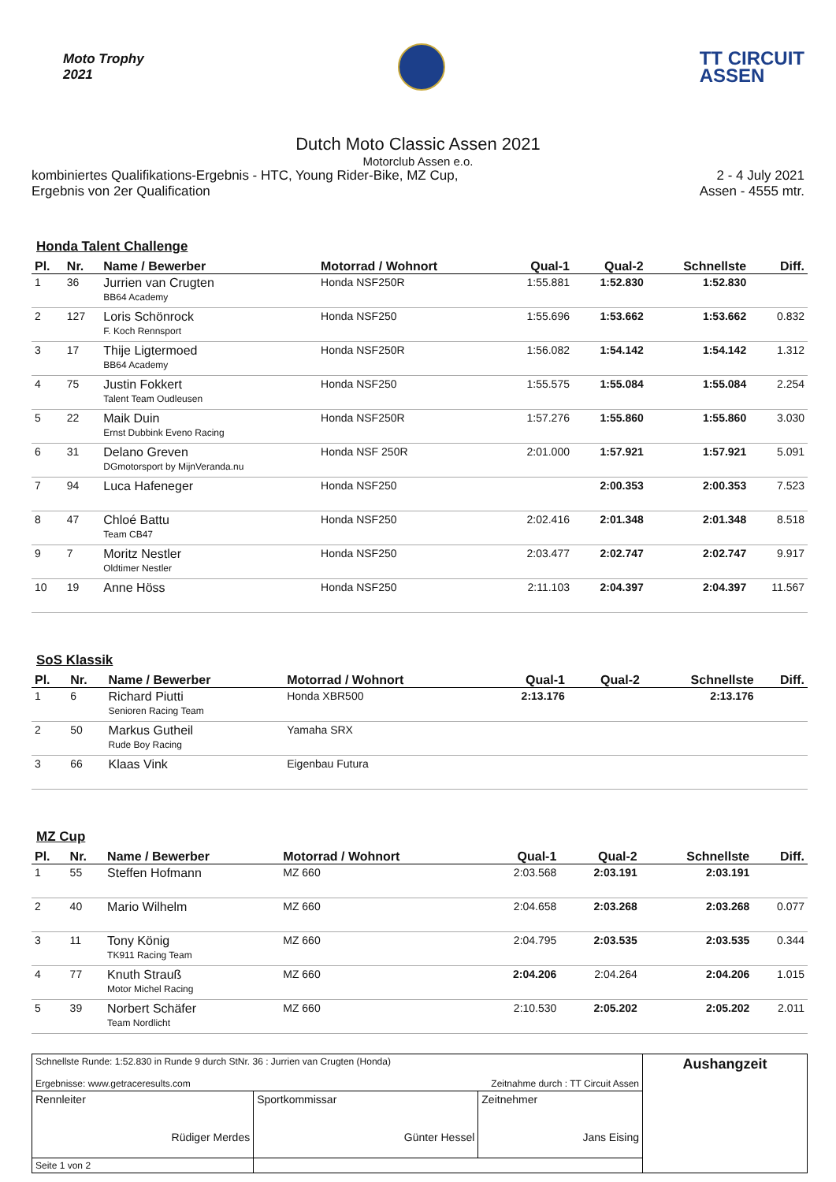Moto Trophy
2021
TT CIRCUIT
ASSEN
Dutch Moto Classic Assen 2021
Motorclub Assen e.o.
kombiniertes Qualifikations-Ergebnis - HTC, Young Rider-Bike, MZ Cup,
Ergebnis von 2er Qualification
2 - 4 July 2021
Assen - 4555 mtr.
Honda Talent Challenge
| Pl. | Nr. | Name / Bewerber | Motorrad / Wohnort | Qual-1 | Qual-2 | Schnellste | Diff. |
| --- | --- | --- | --- | --- | --- | --- | --- |
| 1 | 36 | Jurrien van Crugten BB64 Academy | Honda NSF250R | 1:55.881 | 1:52.830 | 1:52.830 | |
| 2 | 127 | Loris Schönrock F. Koch Rennsport | Honda NSF250 | 1:55.696 | 1:53.662 | 1:53.662 | 0.832 |
| 3 | 17 | Thije Ligtermoed BB64 Academy | Honda NSF250R | 1:56.082 | 1:54.142 | 1:54.142 | 1.312 |
| 4 | 75 | Justin Fokkert Talent Team Oudleusen | Honda NSF250 | 1:55.575 | 1:55.084 | 1:55.084 | 2.254 |
| 5 | 22 | Maik Duin Ernst Dubbink Eveno Racing | Honda NSF250R | 1:57.276 | 1:55.860 | 1:55.860 | 3.030 |
| 6 | 31 | Delano Greven DGmotorsport by MijnVeranda.nu | Honda NSF 250R | 2:01.000 | 1:57.921 | 1:57.921 | 5.091 |
| 7 | 94 | Luca Hafeneger | Honda NSF250 | | 2:00.353 | 2:00.353 | 7.523 |
| 8 | 47 | Chloé Battu Team CB47 | Honda NSF250 | 2:02.416 | 2:01.348 | 2:01.348 | 8.518 |
| 9 | 7 | Moritz Nestler Oldtimer Nestler | Honda NSF250 | 2:03.477 | 2:02.747 | 2:02.747 | 9.917 |
| 10 | 19 | Anne Höss | Honda NSF250 | 2:11.103 | 2:04.397 | 2:04.397 | 11.567 |
SoS Klassik
| Pl. | Nr. | Name / Bewerber | Motorrad / Wohnort | Qual-1 | Qual-2 | Schnellste | Diff. |
| --- | --- | --- | --- | --- | --- | --- | --- |
| 1 | 6 | Richard Piutti Senioren Racing Team | Honda XBR500 | 2:13.176 | | 2:13.176 | |
| 2 | 50 | Markus Gutheil Rude Boy Racing | Yamaha SRX | | | | |
| 3 | 66 | Klaas Vink | Eigenbau Futura | | | | |
MZ Cup
| Pl. | Nr. | Name / Bewerber | Motorrad / Wohnort | Qual-1 | Qual-2 | Schnellste | Diff. |
| --- | --- | --- | --- | --- | --- | --- | --- |
| 1 | 55 | Steffen Hofmann | MZ 660 | 2:03.568 | 2:03.191 | 2:03.191 | |
| 2 | 40 | Mario Wilhelm | MZ 660 | 2:04.658 | 2:03.268 | 2:03.268 | 0.077 |
| 3 | 11 | Tony König TK911 Racing Team | MZ 660 | 2:04.795 | 2:03.535 | 2:03.535 | 0.344 |
| 4 | 77 | Knuth Strauß Motor Michel Racing | MZ 660 | 2:04.206 | 2:04.264 | 2:04.206 | 1.015 |
| 5 | 39 | Norbert Schäfer Team Nordlicht | MZ 660 | 2:10.530 | 2:05.202 | 2:05.202 | 2.011 |
| Schnellste Runde: 1:52.830 in Runde 9 durch StNr. 36 : Jurrien van Crugten (Honda) Ergebnisse: www.getraceresults.com Zeitnahme durch : TT Circuit Assen | | | Aushangzeit |
| Rennleiter Rüdiger Merdes | Sportkommissar Günter Hessel | Zeitnehmer Jans Eising | |
| Seite 1 von 2 | | | |